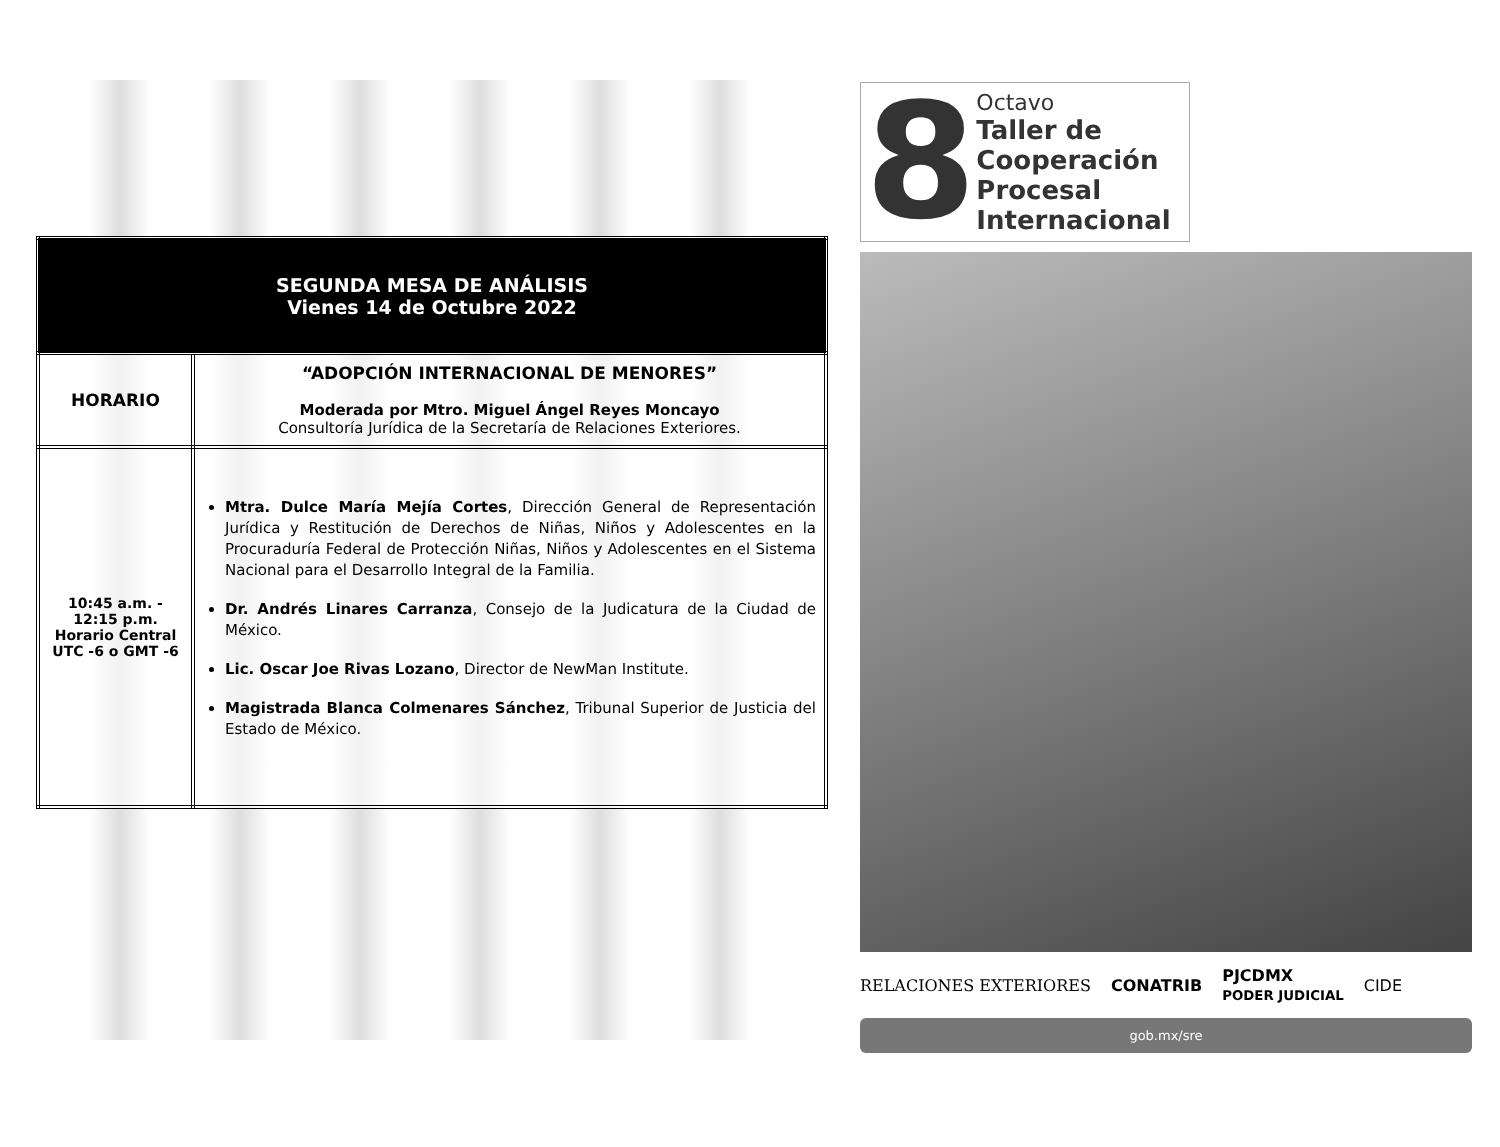| SEGUNDA MESA DE ANÁLISIS Vienes 14 de Octubre 2022 | |
| HORARIO | “ADOPCIÓN INTERNACIONAL DE MENORES” Moderada por Mtro. Miguel Ángel Reyes Moncayo Consultoría Jurídica de la Secretaría de Relaciones Exteriores. |
| 10:45 a.m. - 12:15 p.m. Horario Central UTC -6 o GMT -6 | Mtra. Dulce María Mejía Cortes , Dirección General de Representación Jurídica y Restitución de Derechos de Niñas, Niños y Adolescentes en la Procuraduría Federal de Protección Niñas, Niños y Adolescentes en el Sistema Nacional para el Desarrollo Integral de la Familia. Dr. Andrés Linares Carranza , Consejo de la Judicatura de la Ciudad de México. Lic. Oscar Joe Rivas Lozano , Director de NewMan Institute. Magistrada Blanca Colmenares Sánchez , Tribunal Superior de Justicia del Estado de México. |
8
Octavo
Taller de
Cooperación
Procesal
Internacional
RELACIONES EXTERIORES CONATRIB PJCDMX
PODER JUDICIAL CIDE
gob.mx/sre